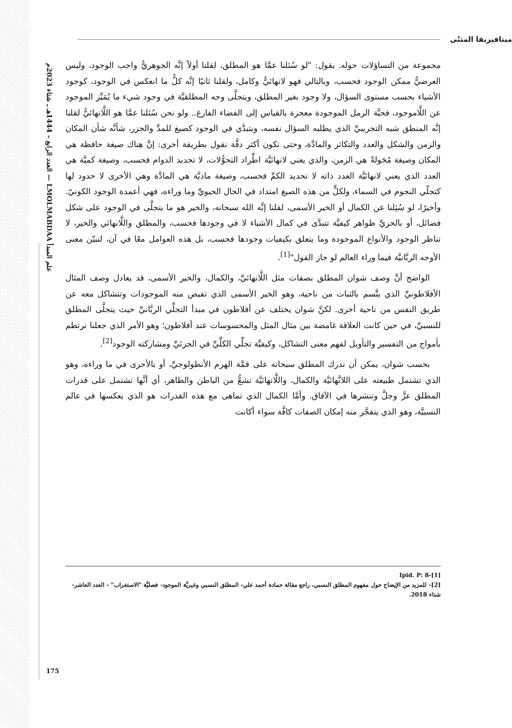علم المبدأ LMOLMABDAA — العدد الرابع – 1444هـ ـ شتاء 2023م
ميتافيزيقا المثنّى
مجموعة من التساؤلات حوله. يقول: "لو سُئلنا عمَّا هو المطلق، لقلنا أولاً إنَّه الجوهريُّ واجب الوجود، وليس العرضيُّ ممكن الوجود فحسب، وبالتالي فهو لانهائيٌّ وكامل، ولقلنا ثانيًا إنَّه كلُّ ما انعكس في الوجود، كوجود الأشياء بحسب مستوى السؤال، ولا وجود بغير المطلق، ويتجلَّى وجه المطلقيَّة في وجود شيء ما يُمَيِّز الموجود عن اللَّاموجود، فحبَّة الرمل الموجودة معجزة بالقياس إلى الفضاء الفارغ.. ولو نحن سُئلنا عمَّا هو اللَّانهائيُّ لقلنا إنَّه المنطق شبه التجريبيِّ الذي يطلبه السؤال نفسه، ويتبدَّي في الوجود كصيغ للمدِّ والجزر، شأنَّه شأن المكان والزمن والشكل والعدد والتكاثر والمادَّة، وحتى نكون أكثر دقَّة نقول بطريقة أخرى: إنَّ هناك صيغة حافظة هي المكان وصيغة مُحَولةً هي الزمن، والذي يعني لانهائيَّة اطِّراد التحوُّلات، لا تحديد الدوام فحسب، وصيغة كميَّة هي العدد الذي يعني لانهائيَّة العدد ذاته لا تحديد الكمِّ فحسب، وصيغة ماديَّة هي المادَّة وهي الأخرى لا حدود لها كتجلّي النجوم في السماء، ولكلٍّ من هذه الصيغ امتداد في الحال الحيويِّ وما وراءه، فهي أعمدة الوجود الكونيّ. وأخيرًا، لو سُئِلنا عن الكمال أو الخير الأسمى، لقلنا إنَّه الله سبحانه، والخير هو ما يتجلَّى في الوجود على شكل فضائل، أو بالحريِّ ظواهر كيفيَّة تتبدَّى في كمال الأشياء لا في وجودها فحسب، والمطلق واللَّانهائي والخير، لا تناظر الوجود والأنواع الموجودة وما يتعلق بكيفيات وجودها فحسب، بل هذه العوامل معًا في آن، لتبيّن معنى الأوجه الربَّانيَّة فيما وراء العالم لو جاز القول"<sup>[1]</sup>.
الواضح أنَّ وصف شوان المطلق بصفات مثل اللَّانهائيِّ، والكمال، والخير الأسمى، قد يعادل وصف المثال الأفلاطونيِّ الذي يتَّسم بالثبات من ناحية، وهو الخير الأسمى الذي تفيض منه الموجودات وتتشاكل معه عن طريق النفس من ناحية أخرى. لكنَّ شوان يختلف عن أفلاطون في مبدأ التجلِّي الربَّانيِّ حيث يتجلَّى المطلق للنسبيِّ، في حين كانت العلاقة غامضة بين مثال المثل والمحسوسات عند أفلاطون؛ وهو الأمر الذي جعلنا نرتطم بأمواج من التفسير والتأويل لفهم معنى التشاكل، وكيفيَّة تجلِّي الكلِّيِّ في الجزئيِّ ومشاركته الوجود<sup>[2]</sup>.
بحسب شوان، يمكن أن ندرك المطلق سبحانه على قمَّة الهرم الأنطولوجيِّ، أو بالأحرى في ما وراءه، وهو الذي تشتمل طبيعته على اللانَّهائيَّة والكمال، واللَّانهائيَّة تشعُّ من الباطن والظاهر، أي أنَّها تشتمل على قدرات المطلق عزَّ وجلَّ وتنشرها في الآفاق. وأمَّا الكمال الذي تماهى مع هذه القدرات هو الذي يعكسها في عالم النسبيَّة، وهو الذي يتفجَّر منه إمكان الصفات كافَّة سواء أكانت
[1]-Ipid. P: 8
[2]- للمزيد من الإيضاح حول مفهوم المطلق النسبي، راجع مقالة حمادة أحمد علي- المطلق النسبي وغيريَّة الموجود- فصليَّة "الاستغراب" - العدد العاشر- شتاء 2018.
175